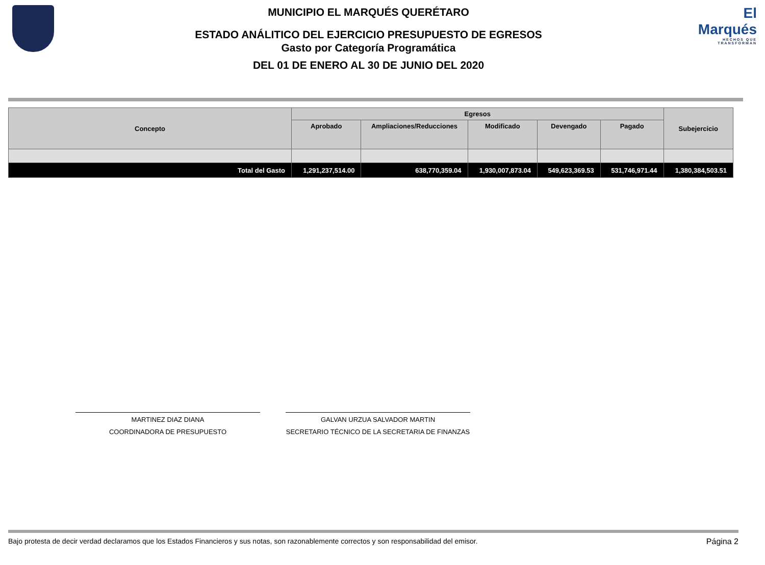MUNICIPIO EL MARQUÉS QUERÉTARO
ESTADO ANÁLITICO DEL EJERCICIO PRESUPUESTO DE EGRESOS
Gasto por Categoría Programática
DEL 01 DE ENERO AL 30 DE JUNIO DEL 2020
El Marqués
HECHOS QUE TRANSFORMAN
| Concepto | Egresos | | | | | Subejercicio |
| --- | --- | --- | --- | --- | --- | --- |
| | Aprobado | Ampliaciones/Reducciones | Modificado | Devengado | Pagado | |
| Total del Gasto | 1,291,237,514.00 | 638,770,359.04 | 1,930,007,873.04 | 549,623,369.53 | 531,746,971.44 | 1,380,384,503.51 |
MARTINEZ DIAZ DIANA
COORDINADORA DE PRESUPUESTO
GALVAN URZUA SALVADOR MARTIN
SECRETARIO TÉCNICO DE LA SECRETARIA DE FINANZAS
Bajo protesta de decir verdad declaramos que los Estados Financieros y sus notas, son razonablemente correctos y son responsabilidad del emisor. Página 2